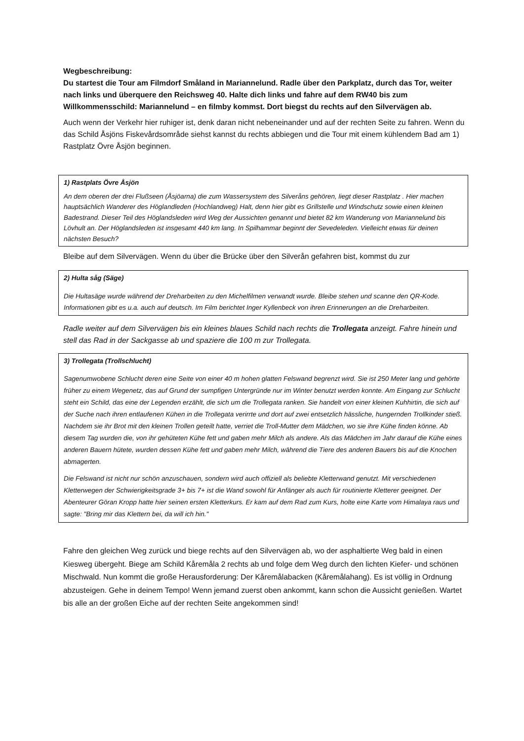Wegbeschreibung:
Du startest die Tour am Filmdorf Småland in Mariannelund. Radle über den Parkplatz, durch das Tor, weiter nach links und überquere den Reichsweg 40. Halte dich links und fahre auf dem RW40 bis zum Willkommensschild: Mariannelund – en filmby kommst. Dort biegst du rechts auf den Silvervägen ab.
Auch wenn der Verkehr hier ruhiger ist, denk daran nicht nebeneinander und auf der rechten Seite zu fahren. Wenn du das Schild Åsjöns Fiskevårdsområde siehst kannst du rechts abbiegen und die Tour mit einem kühlendem Bad am 1) Rastplatz Övre Åsjön beginnen.
1) Rastplats Övre Åsjön
An dem oberen der drei Flußseen (Åsjöarna) die zum Wassersystem des Silveråns gehören, liegt dieser Rastplatz . Hier machen hauptsächlich Wanderer des Höglandleden (Hochlandweg) Halt, denn hier gibt es Grillstelle und Windschutz sowie einen kleinen Badestrand. Dieser Teil des Höglandsleden wird Weg der Aussichten genannt und bietet 82 km Wanderung von Mariannelund bis Lövhult an. Der Höglandsleden ist insgesamt 440 km lang. In Spilhammar beginnt der Sevedeleden. Vielleicht etwas für deinen nächsten Besuch?
Bleibe auf dem Silvervägen. Wenn du über die Brücke über den Silverån gefahren bist, kommst du zur
2) Hulta såg (Säge)
Die Hultasäge wurde während der Dreharbeiten zu den Michelfilmen verwandt wurde. Bleibe stehen und scanne den QR-Kode. Informationen gibt es u.a. auch auf deutsch. Im Film berichtet Inger Kyllenbeck von ihren Erinnerungen an die Dreharbeiten.
Radle weiter auf dem Silvervägen bis ein kleines blaues Schild nach rechts die Trollegata anzeigt. Fahre hinein und stell das Rad in der Sackgasse ab und spaziere die 100 m zur Trollegata.
3) Trollegata (Trollschlucht)
Sagenumwobene Schlucht deren eine Seite von einer 40 m hohen glatten Felswand begrenzt wird. Sie ist 250 Meter lang und gehörte früher zu einem Wegenetz, das auf Grund der sumpfigen Untergründe nur im Winter benutzt werden konnte. Am Eingang zur Schlucht steht ein Schild, das eine der Legenden erzählt, die sich um die Trollegata ranken. Sie handelt von einer kleinen Kuhhirtin, die sich auf der Suche nach ihren entlaufenen Kühen in die Trollegata verirrte und dort auf zwei entsetzlich hässliche, hungernden Trollkinder stieß. Nachdem sie ihr Brot mit den kleinen Trollen geteilt hatte, verriet die Troll-Mutter dem Mädchen, wo sie ihre Kühe finden könne. Ab diesem Tag wurden die, von ihr gehüteten Kühe fett und gaben mehr Milch als andere. Als das Mädchen im Jahr darauf die Kühe eines anderen Bauern hütete, wurden dessen Kühe fett und gaben mehr Milch, während die Tiere des anderen Bauers bis auf die Knochen abmagerten.
Die Felswand ist nicht nur schön anzuschauen, sondern wird auch offiziell als beliebte Kletterwand genutzt. Mit verschiedenen Kletterwegen der Schwierigkeitsgrade 3+ bis 7+ ist die Wand sowohl für Anfänger als auch für routinierte Kletterer geeignet. Der Abenteurer Göran Kropp hatte hier seinen ersten Kletterkurs. Er kam auf dem Rad zum Kurs, holte eine Karte vom Himalaya raus und sagte: "Bring mir das Klettern bei, da will ich hin."
Fahre den gleichen Weg zurück und biege rechts auf den Silvervägen ab, wo der asphaltierte Weg bald in einen Kiesweg übergeht. Biege am Schild Kåremåla 2 rechts ab und folge dem Weg durch den lichten Kiefer- und schönen Mischwald. Nun kommt die große Herausforderung: Der Kåremålabacken (Kåremålahang). Es ist völlig in Ordnung abzusteigen. Gehe in deinem Tempo! Wenn jemand zuerst oben ankommt, kann schon die Aussicht genießen. Wartet bis alle an der großen Eiche auf der rechten Seite angekommen sind!